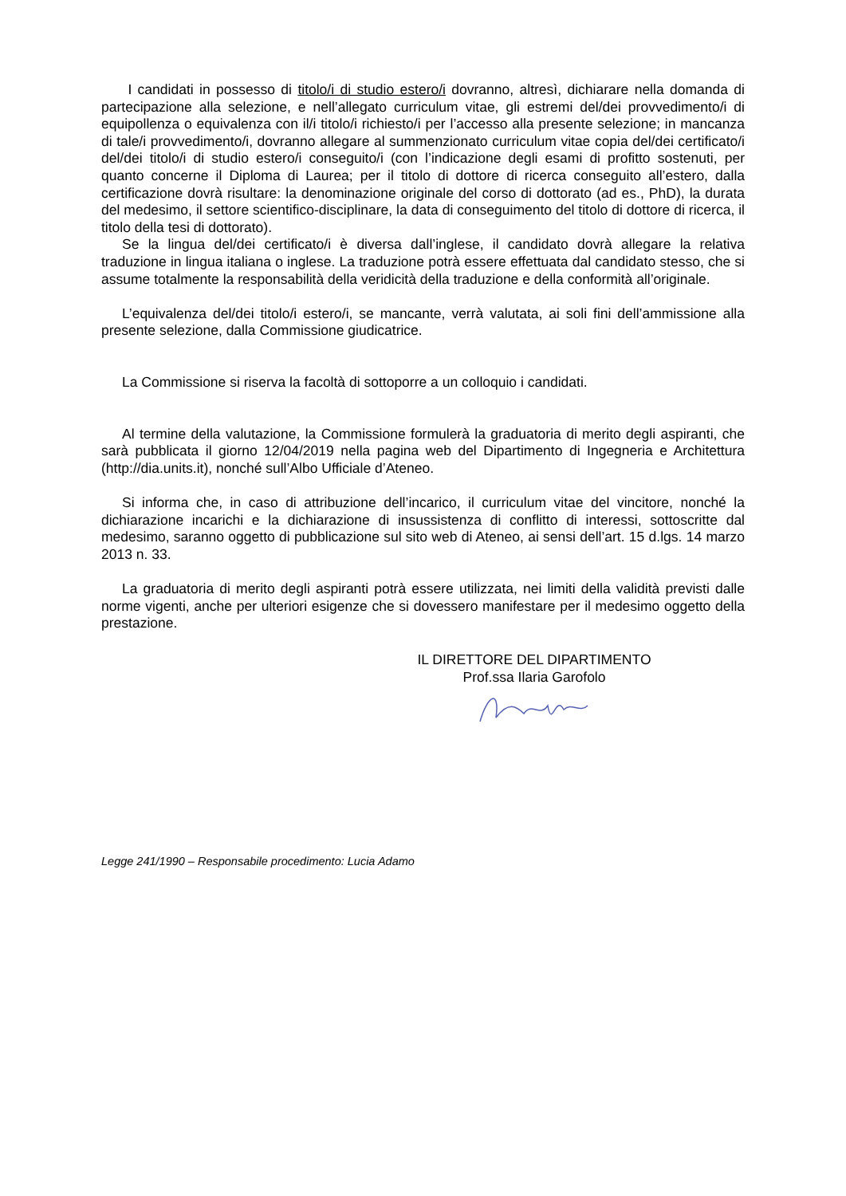I candidati in possesso di titolo/i di studio estero/i dovranno, altresì, dichiarare nella domanda di partecipazione alla selezione, e nell’allegato curriculum vitae, gli estremi del/dei provvedimento/i di equipollenza o equivalenza con il/i titolo/i richiesto/i per l’accesso alla presente selezione; in mancanza di tale/i provvedimento/i, dovranno allegare al summenzionato curriculum vitae copia del/dei certificato/i del/dei titolo/i di studio estero/i conseguito/i (con l’indicazione degli esami di profitto sostenuti, per quanto concerne il Diploma di Laurea; per il titolo di dottore di ricerca conseguito all’estero, dalla certificazione dovrà risultare: la denominazione originale del corso di dottorato (ad es., PhD), la durata del medesimo, il settore scientifico-disciplinare, la data di conseguimento del titolo di dottore di ricerca, il titolo della tesi di dottorato).
Se la lingua del/dei certificato/i è diversa dall’inglese, il candidato dovrà allegare la relativa traduzione in lingua italiana o inglese. La traduzione potrà essere effettuata dal candidato stesso, che si assume totalmente la responsabilità della veridicità della traduzione e della conformità all’originale.
L’equivalenza del/dei titolo/i estero/i, se mancante, verrà valutata, ai soli fini dell’ammissione alla presente selezione, dalla Commissione giudicatrice.
La Commissione si riserva la facoltà di sottoporre a un colloquio i candidati.
Al termine della valutazione, la Commissione formulerà la graduatoria di merito degli aspiranti, che sarà pubblicata il giorno 12/04/2019 nella pagina web del Dipartimento di Ingegneria e Architettura (http://dia.units.it), nonché sull’Albo Ufficiale d’Ateneo.
Si informa che, in caso di attribuzione dell’incarico, il curriculum vitae del vincitore, nonché la dichiarazione incarichi e la dichiarazione di insussistenza di conflitto di interessi, sottoscritte dal medesimo, saranno oggetto di pubblicazione sul sito web di Ateneo, ai sensi dell’art. 15 d.lgs. 14 marzo 2013 n. 33.
La graduatoria di merito degli aspiranti potrà essere utilizzata, nei limiti della validità previsti dalle norme vigenti, anche per ulteriori esigenze che si dovessero manifestare per il medesimo oggetto della prestazione.
IL DIRETTORE DEL DIPARTIMENTO
Prof.ssa Ilaria Garofolo
Legge 241/1990 – Responsabile procedimento: Lucia Adamo